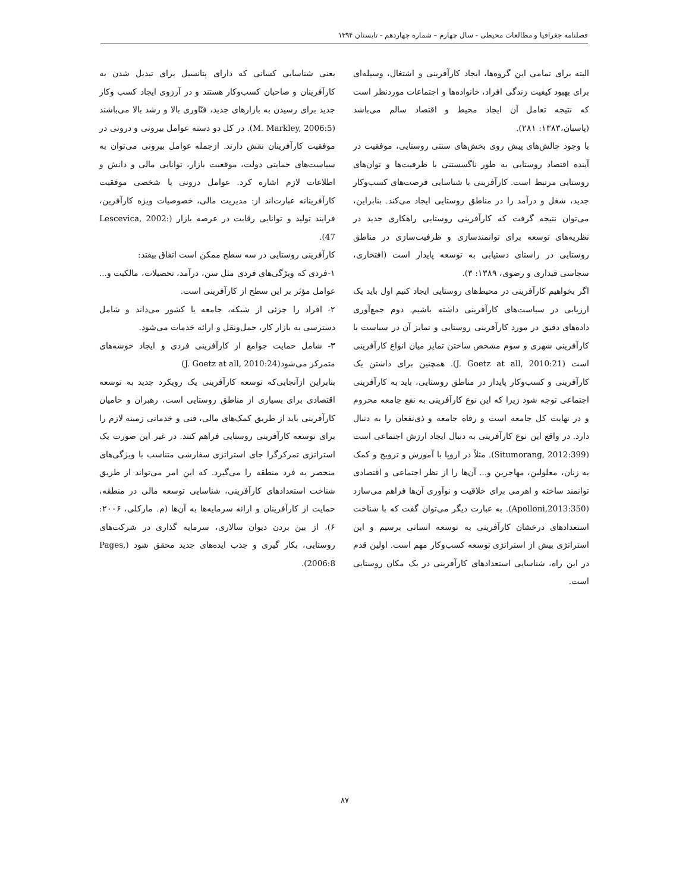فصلنامه جغرافیا و مطالعات محیطی - سال چهارم – شماره چهاردهم - تابستان ۱۳۹۴
البته برای تمامی این گروه‌ها، ایجاد کارآفرینی و اشتغال، وسیله‌ای برای بهبود کیفیت زندگی افراد، خانواده‌ها و اجتماعات موردنظر است که نتیجه تعامل آن ایجاد محیط و اقتصاد سالم می‌باشد (پاسبان،۱۳۸۳: ۲۸۱).
با وجود چالش‌های پیش روی بخش‌های سنتی روستایی، موفقیت در آینده اقتصاد روستایی به طور ناگسستنی با ظرفیت‌ها و توان‌های روستایی مرتبط است. کارآفرینی با شناسایی فرصت‌های کسب‌وکار جدید، شغل و درآمد را در مناطق روستایی ایجاد می‌کند. بنابراین، می‌توان نتیجه گرفت که کارآفرینی روستایی راهکاری جدید در نظریه‌های توسعه برای توانمندسازی و ظرفیت‌سازی در مناطق روستایی در راستای دستیابی به توسعه پایدار است (افتخاری، سجاسی قیداری و رضوی، ۱۳۸۹: ۳).
اگر بخواهیم کارآفرینی در محیط‌های روستایی ایجاد کنیم اول باید یک ارزیابی در سیاست‌های کارآفرینی داشته باشیم. دوم جمع‌آوری داده‌های دقیق در مورد کارآفرینی روستایی و تمایز آن در سیاست با کارآفرینی شهری و سوم مشخص ساختن تمایز میان انواع کارآفرینی است (J. Goetz at all, 2010:21). همچنین برای داشتن یک کارآفرینی و کسب‌وکار پایدار در مناطق روستایی، باید به کارآفرینی اجتماعی توجه شود زیرا که این نوع کارآفرینی به نفع جامعه محروم و در نهایت کل جامعه است و رفاه جامعه و ذی‌نفعان را به دنبال دارد. در واقع این نوع کارآفرینی به دنبال ایجاد ارزش اجتماعی است (Situmorang, 2012:399). مثلاً در اروپا با آموزش و ترویج و کمک به زنان، معلولین، مهاجرین و... آن‌ها را از نظر اجتماعی و اقتصادی توانمند ساخته و اهرمی برای خلاقیت و نوآوری آن‌ها فراهم می‌سازد (Apolloni,2013:350). به عبارت دیگر می‌توان گفت که با شناخت استعدادهای درخشان کارآفرینی به توسعه انسانی برسیم و این استراتژی بیش از استراتژی توسعه کسب‌وکار مهم است. اولین قدم در این راه، شناسایی استعدادهای کارآفرینی در یک مکان روستایی است.
یعنی شناسایی کسانی که دارای پتانسیل برای تبدیل شدن به کارآفرینان و صاحبان کسب‌وکار هستند و در آرزوی ایجاد کسب وکار جدید برای رسیدن به بازارهای جدید، فنّاوری بالا و رشد بالا می‌باشند (M. Markley, 2006:5). در کل دو دسته عوامل بیرونی و درونی در موفقیت کارآفرینان نقش دارند. ازجمله عوامل بیرونی می‌توان به سیاست‌های حمایتی دولت، موقعیت بازار، توانایی مالی و دانش و اطلاعات لازم اشاره کرد. عوامل درونی یا شخصی موفقیت کارآفرینانه عبارت‌اند از: مدیریت مالی، خصوصیات ویژه کارآفرین، فرایند تولید و توانایی رقابت در عرصه بازار (Lescevica, 2002: 47).
کارآفرینی روستایی در سه سطح ممکن است اتفاق بیفتد:
۱-فردی که ویژگی‌های فردی مثل سن، درآمد، تحصیلات، مالکیت و... عوامل مؤثر بر این سطح از کارآفرینی است.
۲- افراد را جزئی از شبکه، جامعه یا کشور می‌داند و شامل دسترسی به بازار کار، حمل‌ونقل و ارائه خدمات می‌شود.
۳- شامل حمایت جوامع از کارآفرینی فردی و ایجاد خوشه‌های متمرکز می‌شود(J. Goetz at all, 2010:24)
بنابراین ازآنجایی‌که توسعه کارآفرینی یک رویکرد جدید به توسعه اقتصادی برای بسیاری از مناطق روستایی است، رهبران و حامیان کارآفرینی باید از طریق کمک‌های مالی، فنی و خدماتی زمینه لازم را برای توسعه کارآفرینی روستایی فراهم کنند. در غیر این صورت یک استراتژی تمرکزگرا جای استراتژی سفارشی متناسب با ویژگی‌های منحصر به فرد منطقه را می‌گیرد. که این امر می‌تواند از طریق شناخت استعدادهای کارآفرینی، شناسایی توسعه مالی در منطقه، حمایت از کارآفرینان و ارائه سرمایه‌ها به آن‌ها (م. مارکلی، ۲۰۰۶: ۶)، از بین بردن دیوان سالاری، سرمایه گذاری در شرکت‌های روستایی، بکار گیری و جذب ایده‌های جدید محقق شود (Pages, 2006:8).
۸۷